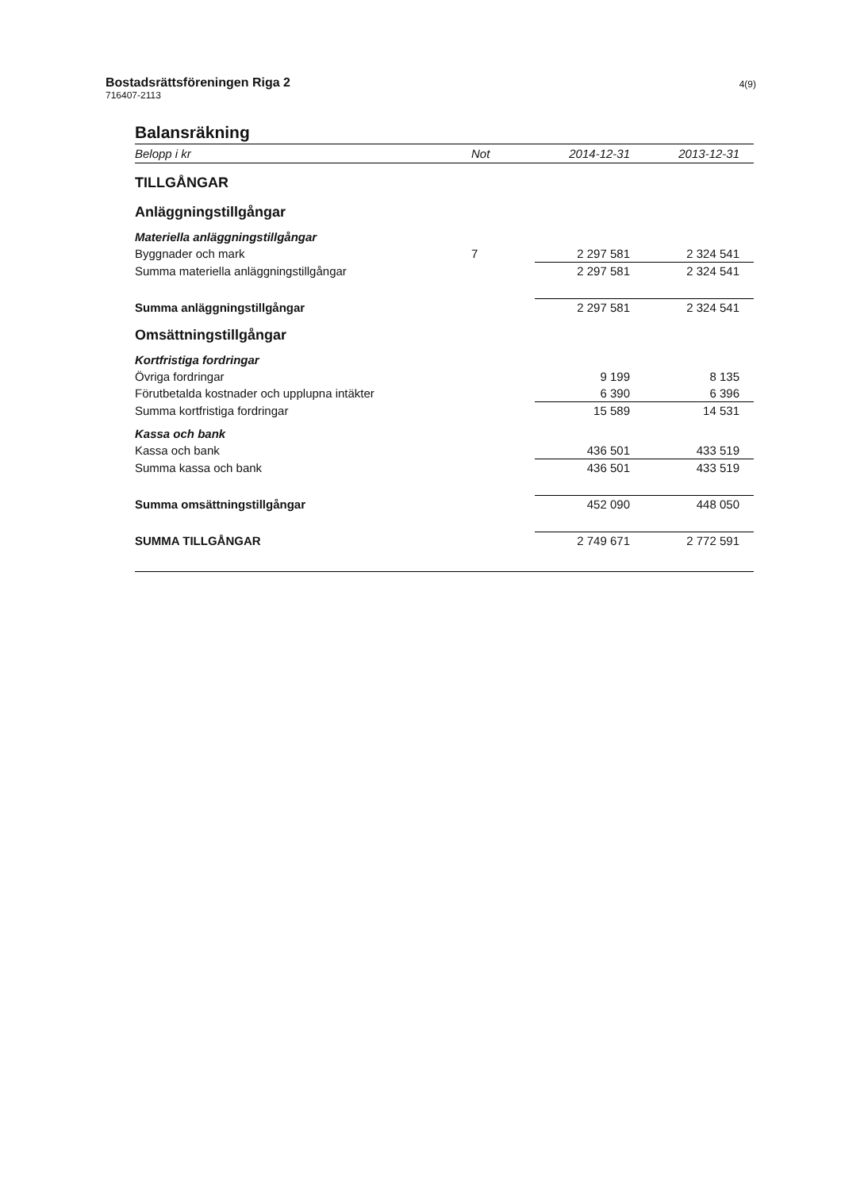Bostadsrättsföreningen Riga 2
716407-2113
4(9)
Balansräkning
| Belopp i kr | Not | 2014-12-31 | 2013-12-31 |
| --- | --- | --- | --- |
| TILLGÅNGAR | | | |
| Anläggningstillgångar | | | |
| Materiella anläggningstillgångar | | | |
| Byggnader och mark | 7 | 2 297 581 | 2 324 541 |
| Summa materiella anläggningstillgångar | | 2 297 581 | 2 324 541 |
| Summa anläggningstillgångar | | 2 297 581 | 2 324 541 |
| Omsättningstillgångar | | | |
| Kortfristiga fordringar | | | |
| Övriga fordringar | | 9 199 | 8 135 |
| Förutbetalda kostnader och upplupna intäkter | | 6 390 | 6 396 |
| Summa kortfristiga fordringar | | 15 589 | 14 531 |
| Kassa och bank | | | |
| Kassa och bank | | 436 501 | 433 519 |
| Summa kassa och bank | | 436 501 | 433 519 |
| Summa omsättningstillgångar | | 452 090 | 448 050 |
| SUMMA TILLGÅNGAR | | 2 749 671 | 2 772 591 |